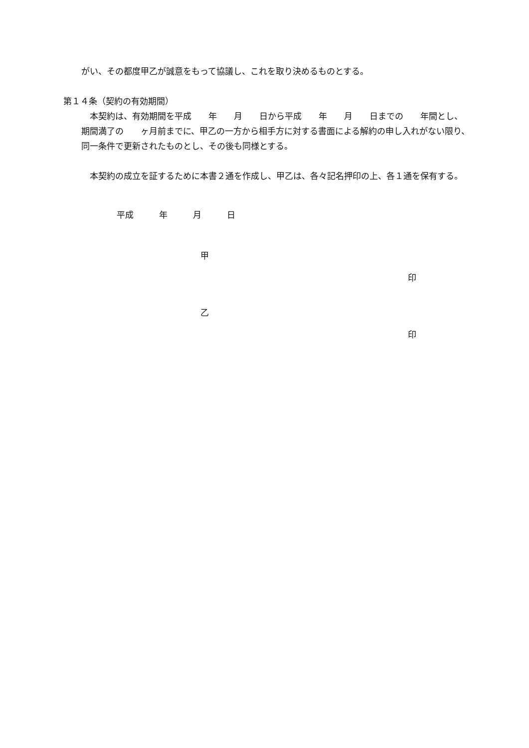がい、その都度甲乙が誠意をもって協議し、これを取り決めるものとする。
第１４条（契約の有効期間）
本契約は、有効期間を平成　　年　　月　　日から平成　　年　　月　　日までの　　年間とし、期間満了の　　ヶ月前までに、甲乙の一方から相手方に対する書面による解約の申し入れがない限り、同一条件で更新されたものとし、その後も同様とする。
本契約の成立を証するために本書２通を作成し、甲乙は、各々記名押印の上、各１通を保有する。
平成　　　年　　　月　　　日
甲
印
乙
印